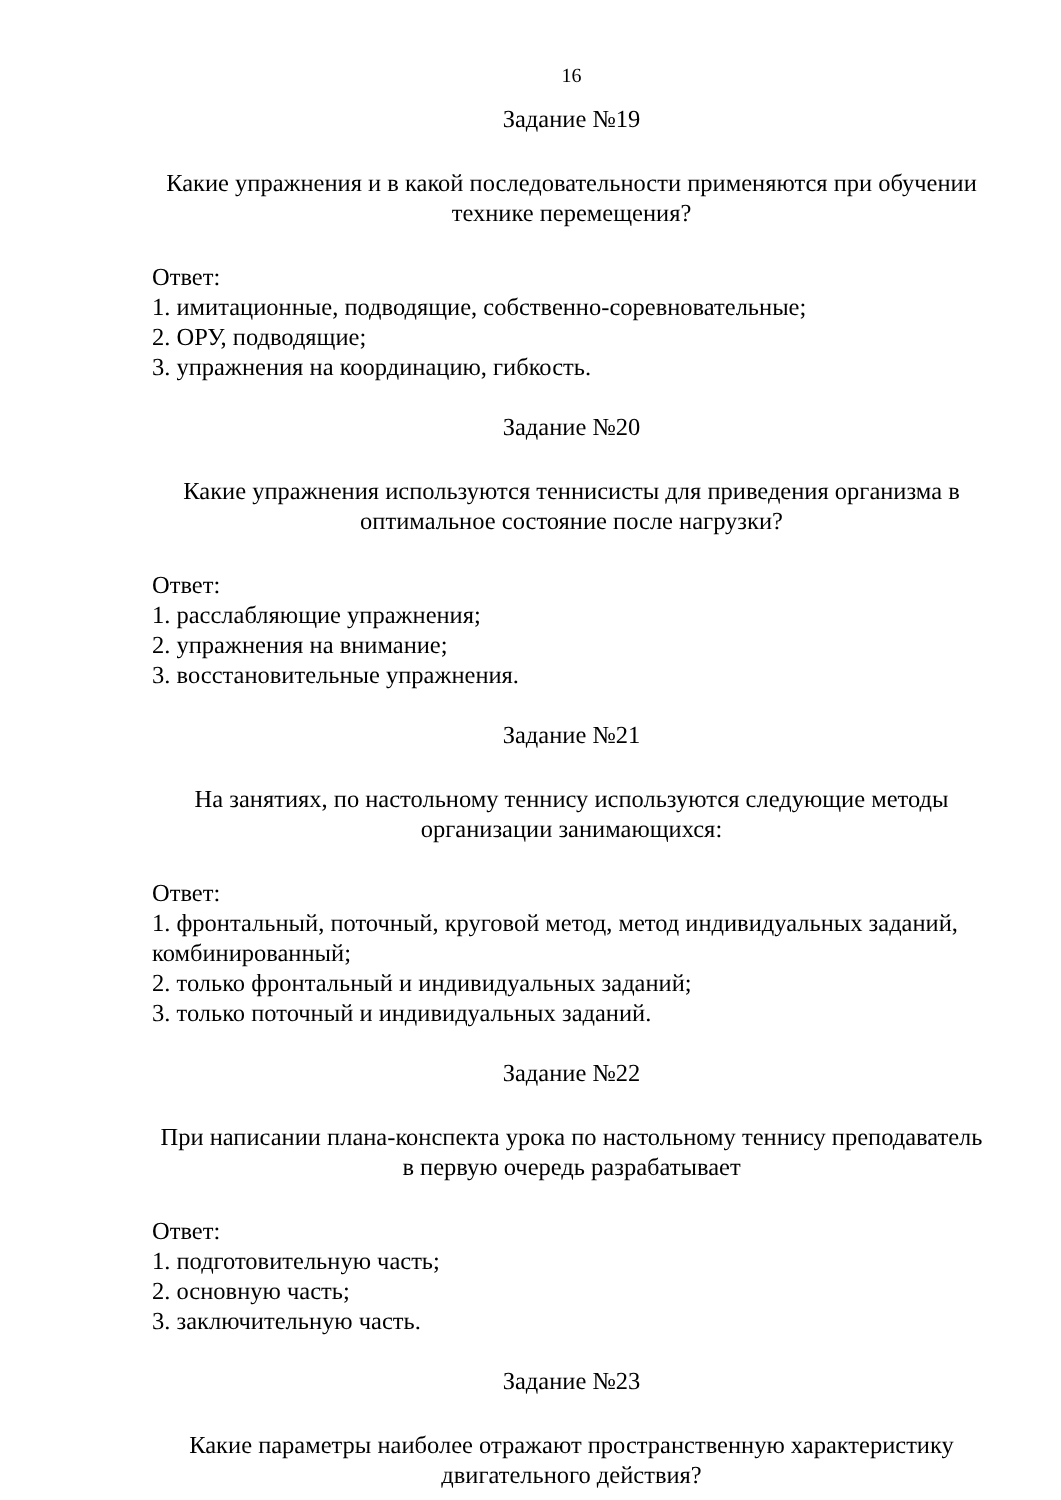16
Задание №19
Какие упражнения и в какой последовательности применяются при обучении технике перемещения?
Ответ:
1. имитационные, подводящие, собственно-соревновательные;
2. ОРУ, подводящие;
3. упражнения на координацию, гибкость.
Задание №20
Какие упражнения используются теннисисты для приведения организма в оптимальное состояние после нагрузки?
Ответ:
1. расслабляющие упражнения;
2. упражнения на внимание;
3. восстановительные упражнения.
Задание №21
На занятиях, по настольному теннису используются следующие методы организации занимающихся:
Ответ:
1. фронтальный, поточный, круговой метод, метод индивидуальных заданий, комбинированный;
2. только фронтальный и индивидуальных заданий;
3. только поточный и индивидуальных заданий.
Задание №22
При написании плана-конспекта урока по настольному теннису преподаватель в первую очередь разрабатывает
Ответ:
1. подготовительную часть;
2. основную часть;
3. заключительную часть.
Задание №23
Какие параметры наиболее отражают пространственную характеристику двигательного действия?